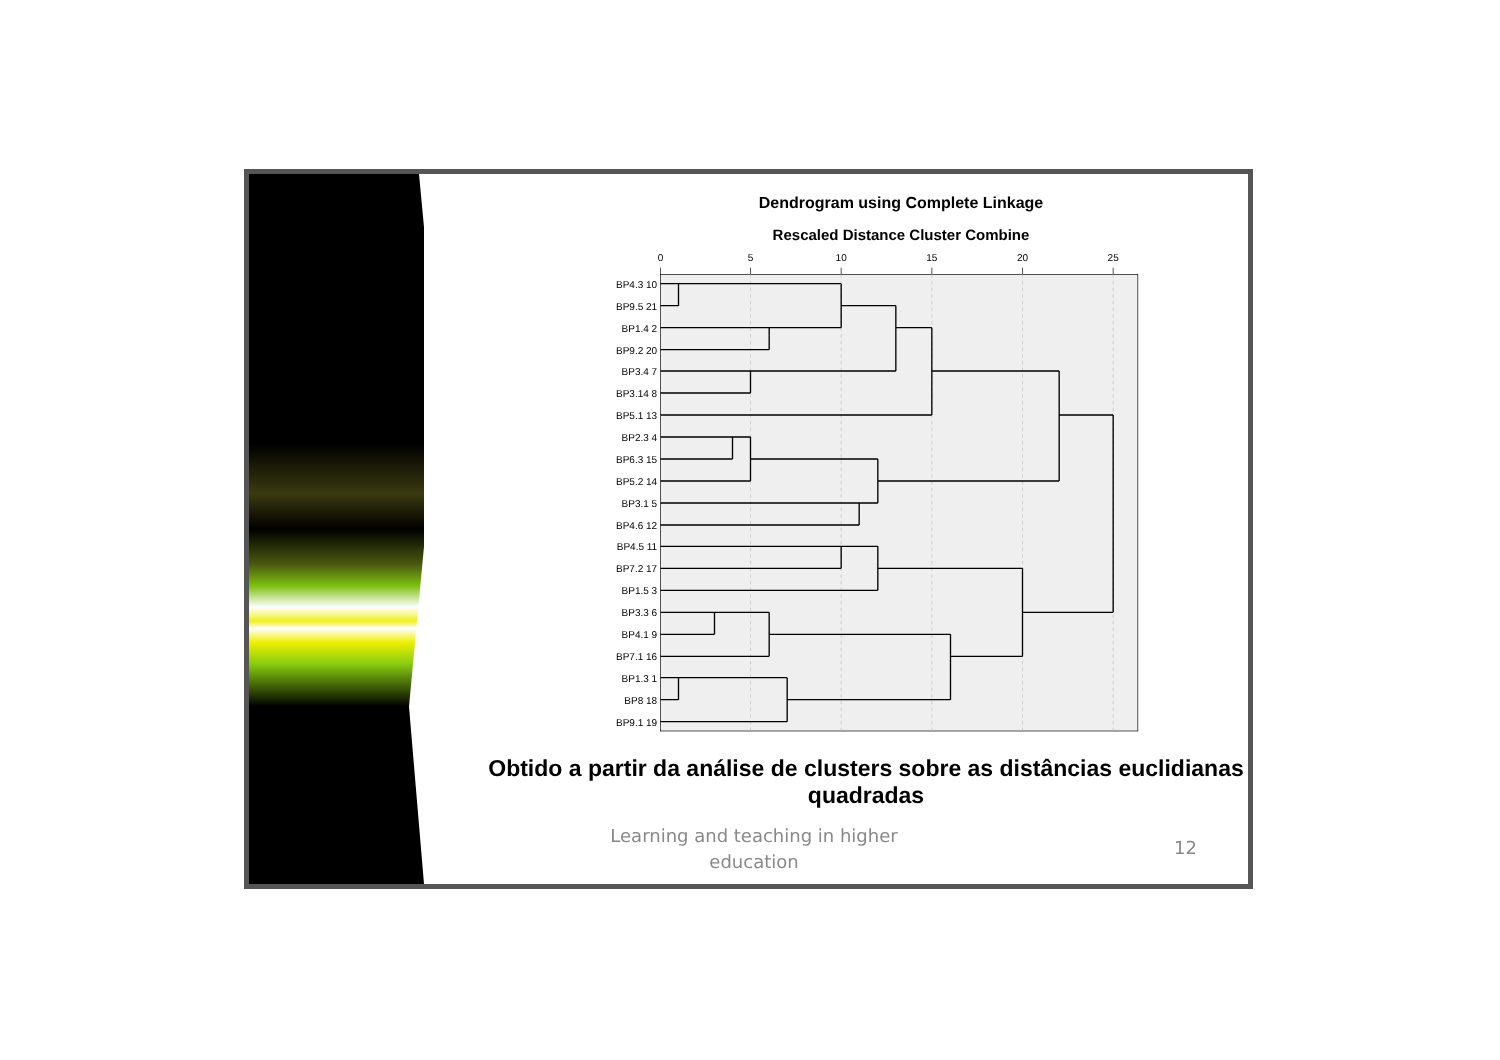Dendrogram using Complete Linkage
Rescaled Distance Cluster Combine
0
5
10
15
20
25
BP4.3 10
BP9.5 21
BP1.4 2
BP9.2 20
BP3.4 7
BP3.14 8
BP5.1 13
BP2.3 4
BP6.3 15
BP5.2 14
BP3.1 5
BP4.6 12
BP4.5 11
BP7.2 17
BP1.5 3
BP3.3 6
BP4.1 9
BP7.1 16
BP1.3 1
BP8 18
BP9.1 19
Obtido a partir da análise de clusters sobre as distâncias euclidianas quadradas
Learning and teaching in higher education
12